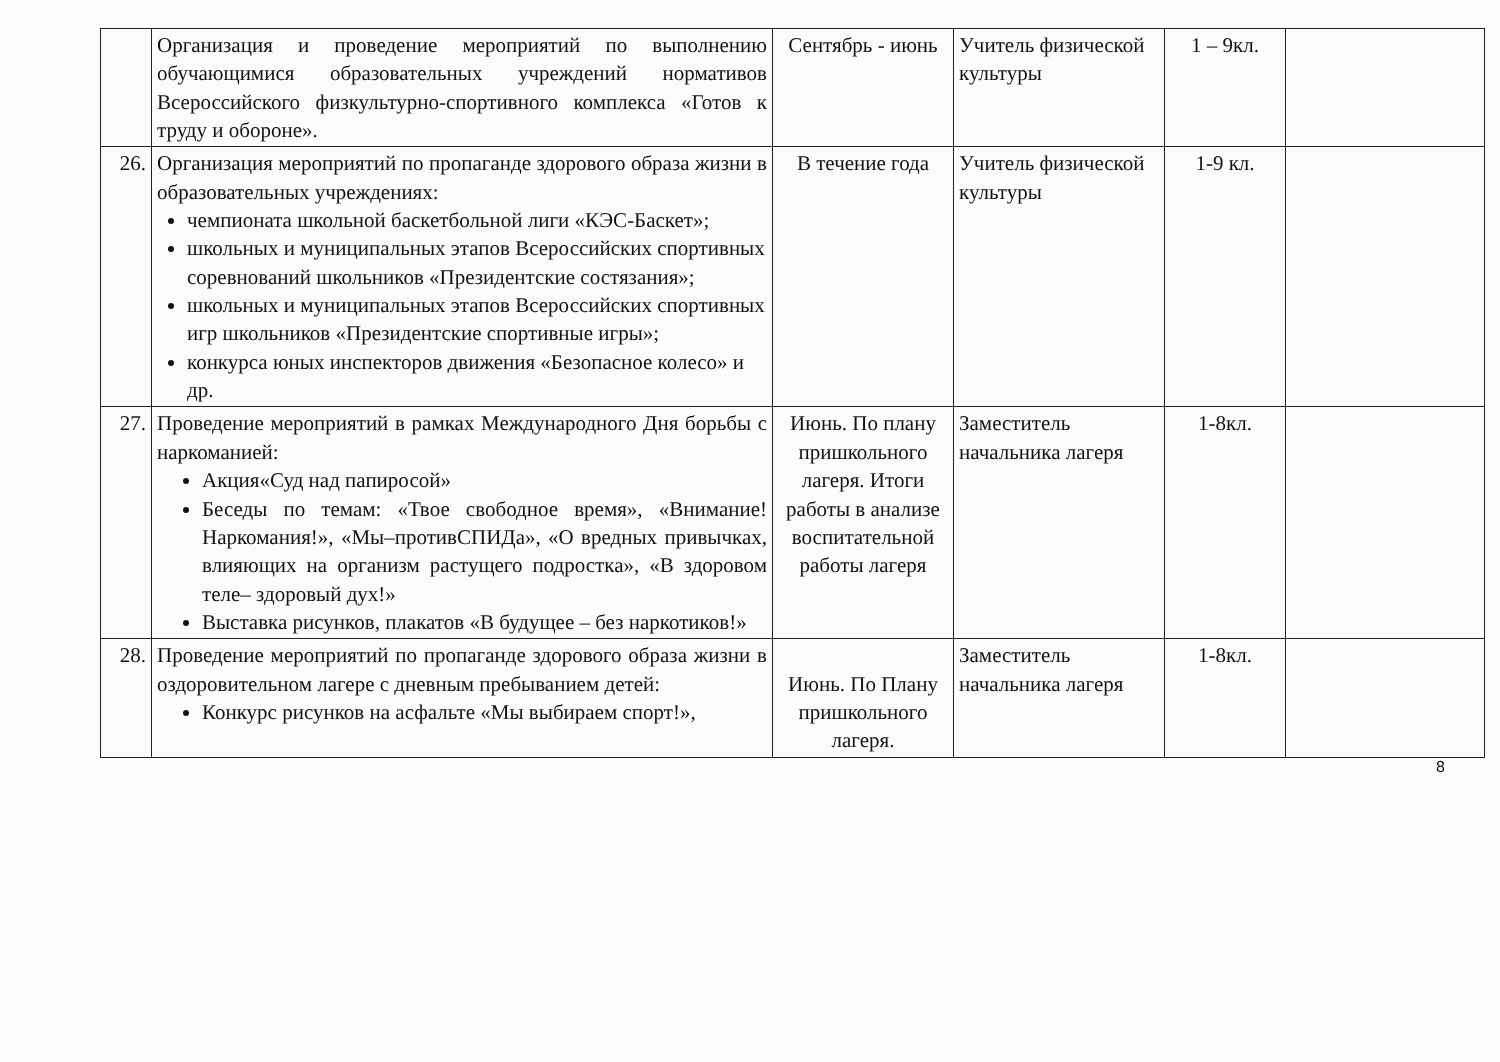| | Организация и проведение мероприятий по выполнению обучающимися образовательных учреждений нормативов Всероссийского физкультурно-спортивного комплекса «Готов к труду и обороне». | Сентябрь - июнь | Учитель физической культуры | 1 – 9кл. | |
| 26. | Организация мероприятий по пропаганде здорового образа жизни в образовательных учреждениях: чемпионата школьной баскетбольной лиги «КЭС-Баскет»; школьных и муниципальных этапов Всероссийских спортивных соревнований школьников «Президентские состязания»; школьных и муниципальных этапов Всероссийских спортивных игр школьников «Президентские спортивные игры»; конкурса юных инспекторов движения «Безопасное колесо» и др. | В течение года | Учитель физической культуры | 1-9 кл. | |
| 27. | Проведение мероприятий в рамках Международного Дня борьбы с наркоманией: Акция«Суд над папиросой» Беседы по темам: «Твое свободное время», «Внимание! Наркомания!», «Мы–противСПИДа», «О вредных привычках, влияющих на организм растущего подростка», «В здоровом теле– здоровый дух!» Выставка рисунков, плакатов «В будущее – без наркотиков!» | Июнь. По плану пришкольного лагеря. Итоги работы в анализе воспитательной работы лагеря | Заместитель начальника лагеря | 1-8кл. | |
| 28. | Проведение мероприятий по пропаганде здорового образа жизни в оздоровительном лагере с дневным пребыванием детей: Конкурс рисунков на асфальте «Мы выбираем спорт!», | Июнь. По Плану пришкольного лагеря. | Заместитель начальника лагеря | 1-8кл. | |
8